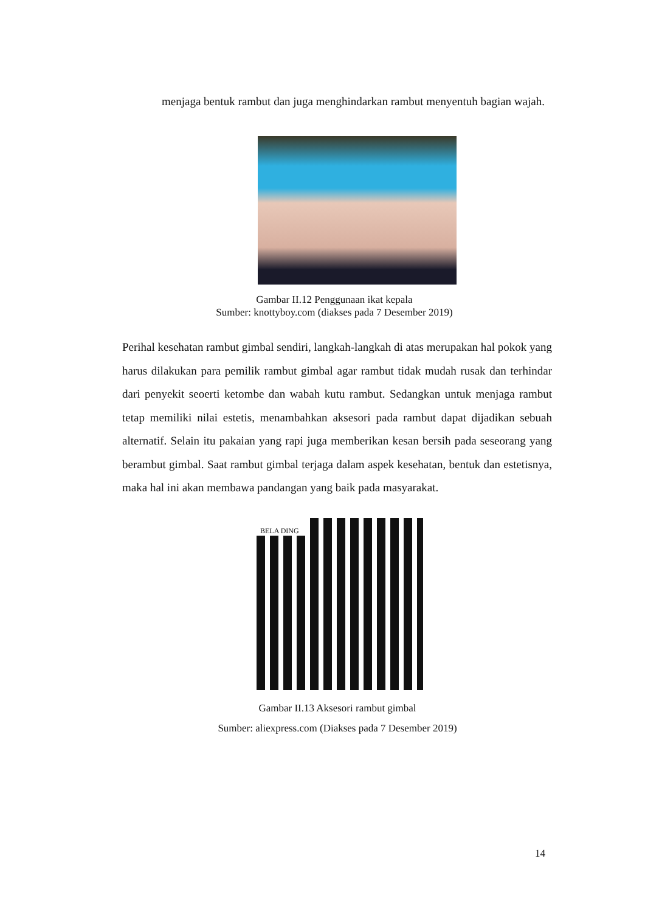menjaga bentuk rambut dan juga menghindarkan rambut menyentuh bagian wajah.
Gambar II.12 Penggunaan ikat kepala
Sumber: knottyboy.com (diakses pada 7 Desember 2019)
Perihal kesehatan rambut gimbal sendiri, langkah-langkah di atas merupakan hal pokok yang harus dilakukan para pemilik rambut gimbal agar rambut tidak mudah rusak dan terhindar dari penyekit seoerti ketombe dan wabah kutu rambut. Sedangkan untuk menjaga rambut tetap memiliki nilai estetis, menambahkan aksesori pada rambut dapat dijadikan sebuah alternatif. Selain itu pakaian yang rapi juga memberikan kesan bersih pada seseorang yang berambut gimbal. Saat rambut gimbal terjaga dalam aspek kesehatan, bentuk dan estetisnya, maka hal ini akan membawa pandangan yang baik pada masyarakat.
BELA DING
Gambar II.13 Aksesori rambut gimbal
Sumber: aliexpress.com (Diakses pada 7 Desember 2019)
14